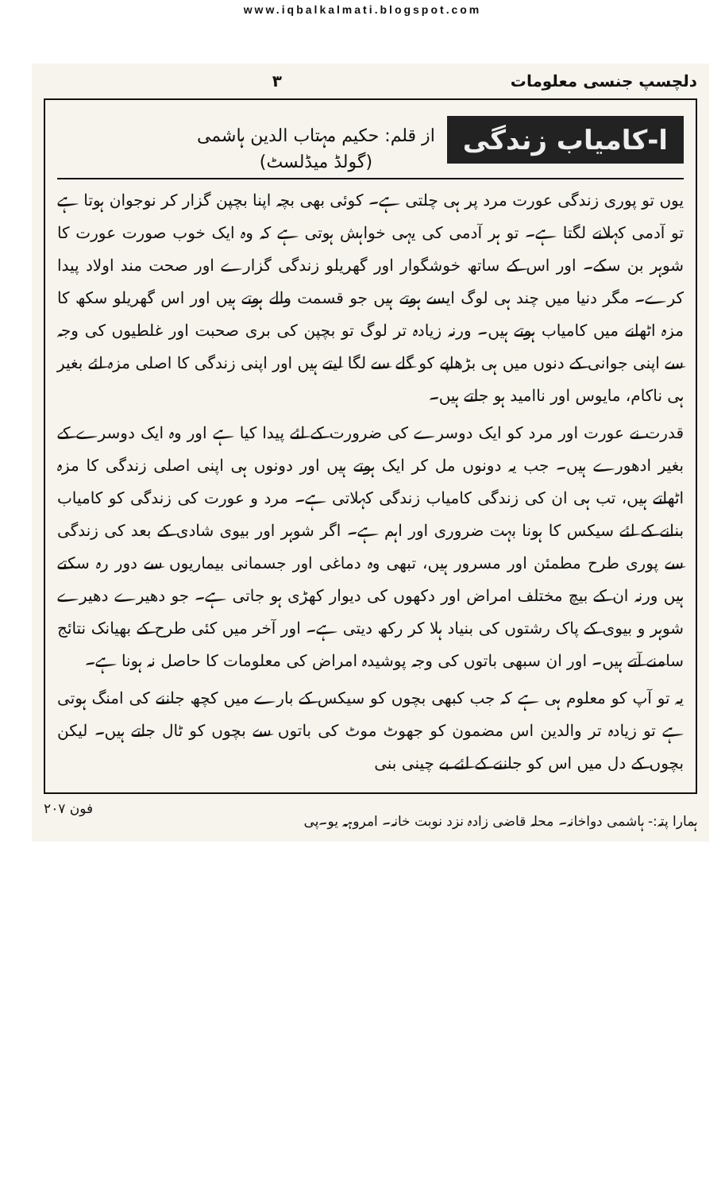www.iqbalkalmati.blogspot.com
دلچسپ جنسی معلومات ۳
ا-کامیاب زندگی
از قلم: حکیم مہتاب الدین ہاشمی
(گولڈ میڈلسٹ)
یوں تو پوری زندگی عورت مرد پر ہی چلتی ہے۔ کوئی بھی بچہ اپنا بچپن گزار کر نوجوان ہوتا ہے تو آدمی کہلانے لگتا ہے۔ تو ہر آدمی کی یہی خواہش ہوتی ہے کہ وہ ایک خوب صورت عورت کا شوہر بن سکے۔ اور اس کے ساتھ خوشگوار اور گھریلو زندگی گزارے اور صحت مند اولاد پیدا کرے۔ مگر دنیا میں چند ہی لوگ ایسے ہوتے ہیں جو قسمت والے ہوتے ہیں اور اس گھریلو سکھ کا مزہ اٹھانے میں کامیاب ہوتے ہیں۔ ورنہ زیادہ تر لوگ تو بچپن کی بری صحبت اور غلطیوں کی وجہ سے اپنی جوانی کے دنوں میں ہی بڑھاپے کو گلے سے لگا لیتے ہیں اور اپنی زندگی کا اصلی مزہ لئے بغیر ہی ناکام، مایوس اور ناامید ہو جاتے ہیں۔
قدرت نے عورت اور مرد کو ایک دوسرے کی ضرورت کے لئے پیدا کیا ہے اور وہ ایک دوسرے کے بغیر ادھورے ہیں۔ جب یہ دونوں مل کر ایک ہوتے ہیں اور دونوں ہی اپنی اصلی زندگی کا مزہ اٹھاتے ہیں، تب ہی ان کی زندگی کامیاب زندگی کہلاتی ہے۔ مرد و عورت کی زندگی کو کامیاب بنانے کے لئے سیکس کا ہونا بہت ضروری اور اہم ہے۔ اگر شوہر اور بیوی شادی کے بعد کی زندگی سے پوری طرح مطمئن اور مسرور ہیں، تبھی وہ دماغی اور جسمانی بیماریوں سے دور رہ سکتے ہیں ورنہ ان کے بیچ مختلف امراض اور دکھوں کی دیوار کھڑی ہو جاتی ہے۔ جو دھیرے دھیرے شوہر و بیوی کے پاک رشتوں کی بنیاد ہلا کر رکھ دیتی ہے۔ اور آخر میں کئی طرح کے بھیانک نتائج سامنے آتے ہیں۔ اور ان سبھی باتوں کی وجہ پوشیدہ امراض کی معلومات کا حاصل نہ ہونا ہے۔
یہ تو آپ کو معلوم ہی ہے کہ جب کبھی بچوں کو سیکس کے بارے میں کچھ جاننے کی امنگ ہوتی ہے تو زیادہ تر والدین اس مضمون کو جھوٹ موٹ کی باتوں سے بچوں کو ٹال جاتے ہیں۔ لیکن بچوں کے دل میں اس کو جاننے کے لئے بے چینی بنی
ہمارا پتہ:- ہاشمی دواخانہ۔ محلہ قاضی زادہ نزد نوبت خانہ۔ امروہہ یو۔پی فون ۲۰۷